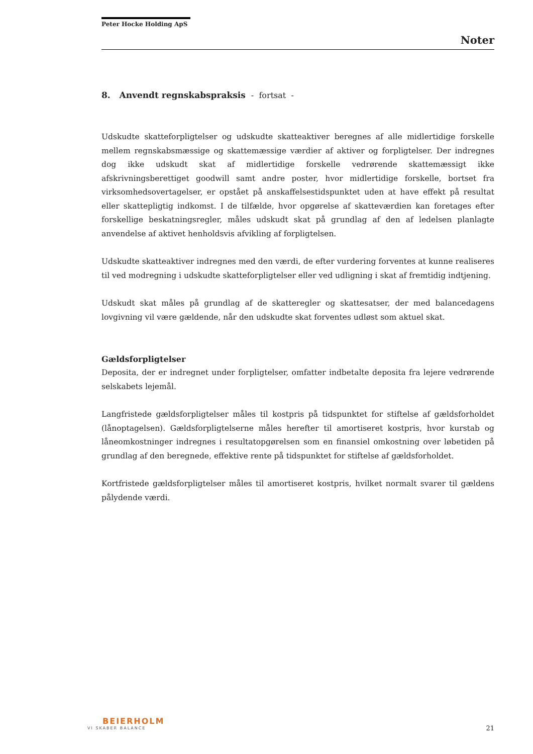Peter Hocke Holding ApS
Noter
8. Anvendt regnskabspraksis - fortsat -
Udskudte skatteforpligtelser og udskudte skatteaktiver beregnes af alle midlertidige forskelle mellem regnskabsmæssige og skattemæssige værdier af aktiver og forpligtelser. Der indregnes dog ikke udskudt skat af midlertidige forskelle vedrørende skattemæssigt ikke afskrivningsberettiget goodwill samt andre poster, hvor midlertidige forskelle, bortset fra virksomhedsovertagelser, er opstået på anskaffelsestidspunktet uden at have effekt på resultat eller skattepligtig indkomst. I de tilfælde, hvor opgørelse af skatteværdien kan foretages efter forskellige beskatningsregler, måles udskudt skat på grundlag af den af ledelsen planlagte anvendelse af aktivet henholdsvis afvikling af forpligtelsen.
Udskudte skatteaktiver indregnes med den værdi, de efter vurdering forventes at kunne realiseres til ved modregning i udskudte skatteforpligtelser eller ved udligning i skat af fremtidig indtjening.
Udskudt skat måles på grundlag af de skatteregler og skattesatser, der med balancedagens lovgivning vil være gældende, når den udskudte skat forventes udløst som aktuel skat.
Gældsforpligtelser
Deposita, der er indregnet under forpligtelser, omfatter indbetalte deposita fra lejere vedrørende selskabets lejemål.
Langfristede gældsforpligtelser måles til kostpris på tidspunktet for stiftelse af gældsforholdet (lånoptagelsen). Gældsforpligtelserne måles herefter til amortiseret kostpris, hvor kurstab og låneomkostninger indregnes i resultatopgørelsen som en finansiel omkostning over løbetiden på grundlag af den beregnede, effektive rente på tidspunktet for stiftelse af gældsforholdet.
Kortfristede gældsforpligtelser måles til amortiseret kostpris, hvilket normalt svarer til gældens pålydende værdi.
BEIERHOLM
VI SKABER BALANCE
21